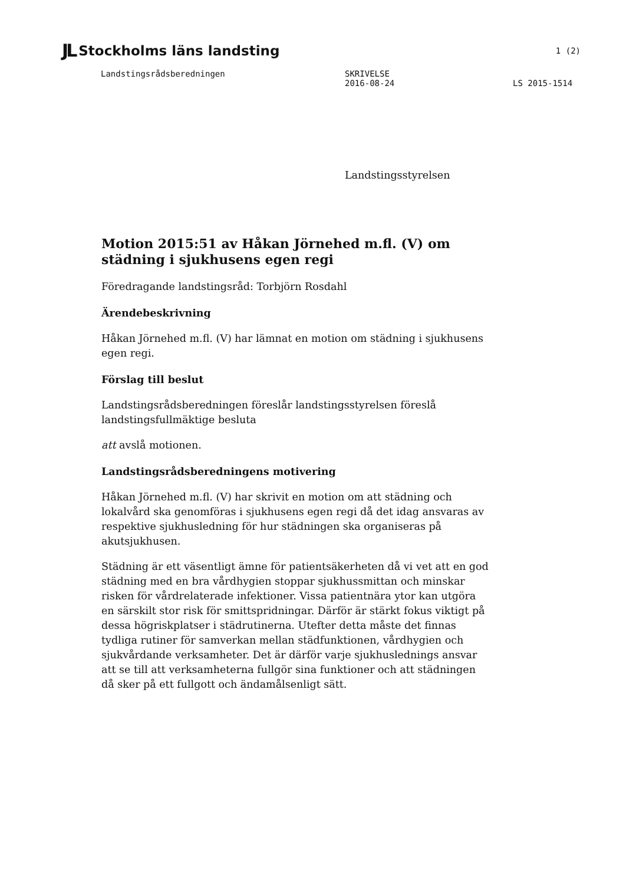JL Stockholms läns landsting 1 (2)
Landstingsrådsberedningen SKRIVELSE
2016-08-24 LS 2015-1514
Landstingsstyrelsen
Motion 2015:51 av Håkan Jörnehed m.fl. (V) om städning i sjukhusens egen regi
Föredragande landstingsråd: Torbjörn Rosdahl
Ärendebeskrivning
Håkan Jörnehed m.fl. (V) har lämnat en motion om städning i sjukhusens egen regi.
Förslag till beslut
Landstingsrådsberedningen föreslår landstingsstyrelsen föreslå landstingsfullmäktige besluta
att avslå motionen.
Landstingsrådsberedningens motivering
Håkan Jörnehed m.fl. (V) har skrivit en motion om att städning och lokalvård ska genomföras i sjukhusens egen regi då det idag ansvaras av respektive sjukhusledning för hur städningen ska organiseras på akutsjukhusen.
Städning är ett väsentligt ämne för patientsäkerheten då vi vet att en god städning med en bra vårdhygien stoppar sjukhussmittan och minskar risken för vårdrelaterade infektioner. Vissa patientnära ytor kan utgöra en särskilt stor risk för smittspridningar. Därför är stärkt fokus viktigt på dessa högriskplatser i städrutinerna. Utefter detta måste det finnas tydliga rutiner för samverkan mellan städfunktionen, vårdhygien och sjukvårdande verksamheter. Det är därför varje sjukhuslednings ansvar att se till att verksamheterna fullgör sina funktioner och att städningen då sker på ett fullgott och ändamålsenligt sätt.